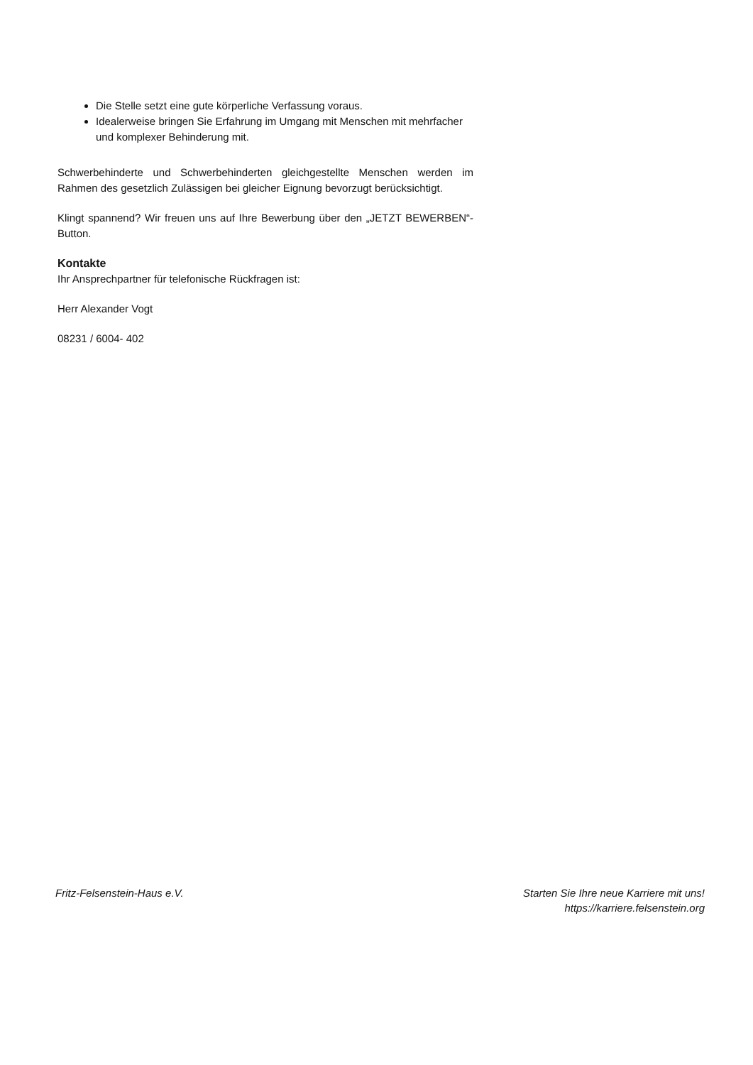Die Stelle setzt eine gute körperliche Verfassung voraus.
Idealerweise bringen Sie Erfahrung im Umgang mit Menschen mit mehrfacher und komplexer Behinderung mit.
Schwerbehinderte und Schwerbehinderten gleichgestellte Menschen werden im Rahmen des gesetzlich Zulässigen bei gleicher Eignung bevorzugt berücksichtigt.
Klingt spannend? Wir freuen uns auf Ihre Bewerbung über den „JETZT BEWERBEN“-Button.
Kontakte
Ihr Ansprechpartner für telefonische Rückfragen ist:
Herr Alexander Vogt
08231 / 6004- 402
Fritz-Felsenstein-Haus e.V. Starten Sie Ihre neue Karriere mit uns!
https://karriere.felsenstein.org